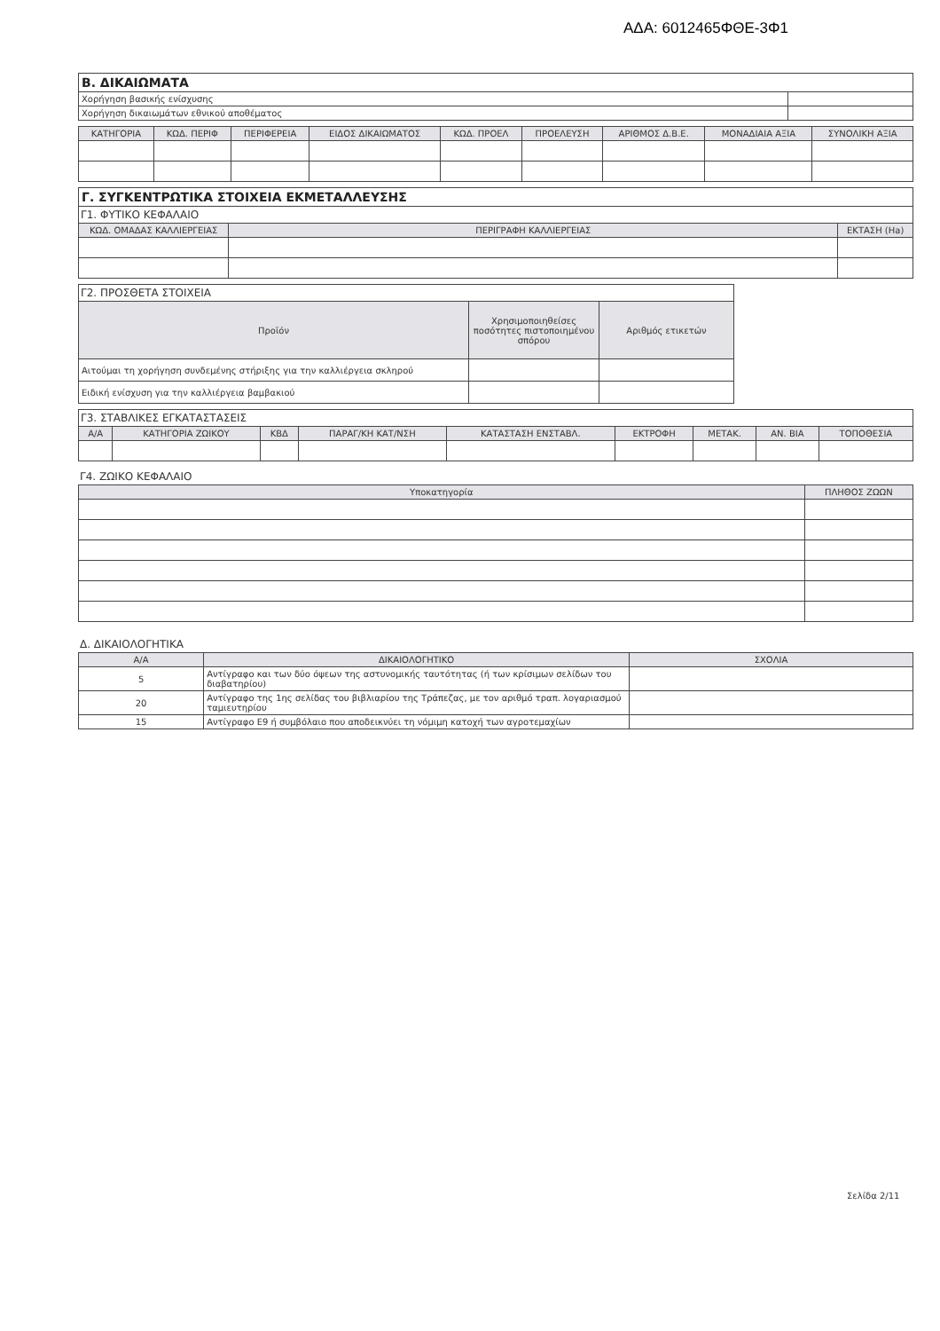ΑΔΑ: 6012465ΦΘΕ-3Φ1
| Β. ΔΙΚΑΙΩΜΑΤΑ | |
| Χορήγηση βασικής ενίσχυσης | |
| Χορήγηση δικαιωμάτων εθνικού αποθέματος | |
| ΚΑΤΗΓΟΡΙΑ | ΚΩΔ. ΠΕΡΙΦ | ΠΕΡΙΦΕΡΕΙΑ | ΕΙΔΟΣ ΔΙΚΑΙΩΜΑΤΟΣ | ΚΩΔ. ΠΡΟΕΛ | ΠΡΟΕΛΕΥΣΗ | ΑΡΙΘΜΟΣ Δ.Β.Ε. | ΜΟΝΑΔΙΑΙΑ ΑΞΙΑ | ΣΥΝΟΛΙΚΗ ΑΞΙΑ |
| --- | --- | --- | --- | --- | --- | --- | --- | --- |
| Γ. ΣΥΓΚΕΝΤΡΩΤΙΚΑ ΣΤΟΙΧΕΙΑ ΕΚΜΕΤΑΛΛΕΥΣΗΣ | | |
| Γ1. ΦΥΤΙΚΟ ΚΕΦΑΛΑΙΟ | | |
| ΚΩΔ. ΟΜΑΔΑΣ ΚΑΛΛΙΕΡΓΕΙΑΣ | ΠΕΡΙΓΡΑΦΗ ΚΑΛΛΙΕΡΓΕΙΑΣ | ΕΚΤΑΣΗ (Ha) |
| Γ2. ΠΡΟΣΘΕΤΑ ΣΤΟΙΧΕΙΑ | | |
| Προϊόν | Χρησιμοποιηθείσες ποσότητες πιστοποιημένου σπόρου | Αριθμός ετικετών |
| Αιτούμαι τη χορήγηση συνδεμένης στήριξης για την καλλιέργεια σκληρού | | |
| Ειδική ενίσχυση για την καλλιέργεια βαμβακιού | | |
| Γ3. ΣΤΑΒΛΙΚΕΣ ΕΓΚΑΤΑΣΤΑΣΕΙΣ | | | | | | | | |
| Α/Α | ΚΑΤΗΓΟΡΙΑ ΖΩΙΚΟΥ | ΚΒΔ | ΠΑΡΑΓ/ΚΗ ΚΑΤ/ΝΣΗ | ΚΑΤΑΣΤΑΣΗ ΕΝΣΤΑΒΛ. | ΕΚΤΡΟΦΗ | ΜΕΤΑΚ. | ΑΝ. ΒΙΑ | ΤΟΠΟΘΕΣΙΑ |
Γ4. ΖΩΙΚΟ ΚΕΦΑΛΑΙΟ
| Υποκατηγορία | ΠΛΗΘΟΣ ΖΩΩΝ |
| --- | --- |
Δ. ΔΙΚΑΙΟΛΟΓΗΤΙΚΑ
| Α/Α | ΔΙΚΑΙΟΛΟΓΗΤΙΚΟ | ΣΧΟΛΙΑ |
| --- | --- | --- |
| 5 | Αντίγραφο και των δύο όψεων της αστυνομικής ταυτότητας (ή των κρίσιμων σελίδων του διαβατηρίου) | |
| 20 | Αντίγραφο της 1ης σελίδας του βιβλιαρίου της Τράπεζας, με τον αριθμό τραπ. λογαριασμού ταμιευτηρίου | |
| 15 | Αντίγραφο Ε9 ή συμβόλαιο που αποδεικνύει τη νόμιμη κατοχή των αγροτεμαχίων | |
Σελίδα 2/11